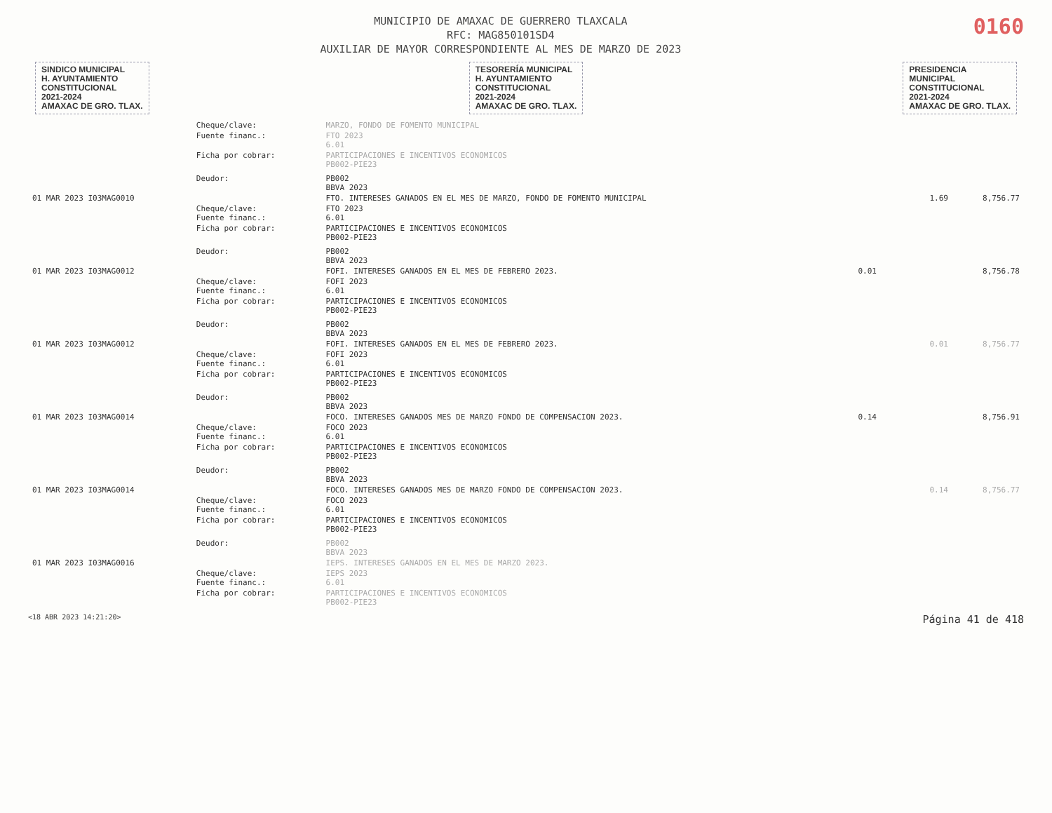MUNICIPIO DE AMAXAC DE GUERRERO TLAXCALA
RFC: MAG850101SD4
AUXILIAR DE MAYOR CORRESPONDIENTE AL MES DE MARZO DE 2023
0160
SINDICO MUNICIPAL
H. AYUNTAMIENTO
CONSTITUCIONAL
2021-2024
AMAXAC DE GRO. TLAX.
TESORERÍA MUNICIPAL
H. AYUNTAMIENTO
CONSTITUCIONAL
2021-2024
AMAXAC DE GRO. TLAX.
PRESIDENCIA
MUNICIPAL
CONSTITUCIONAL
2021-2024
AMAXAC DE GRO. TLAX.
| | Cheque/clave: | MARZO, FONDO DE FOMENTO MUNICIPAL | | | |
| | Fuente financ.: | FTO 2023 6.01 | | | |
| | Ficha por cobrar: | PARTICIPACIONES E INCENTIVOS ECONOMICOS PB002-PIE23 | | | |
| | Deudor: | PB002 BBVA 2023 | | | |
| 01 MAR 2023 I03MAG0010 | | FTO. INTERESES GANADOS EN EL MES DE MARZO, FONDO DE FOMENTO MUNICIPAL | | 1.69 | 8,756.77 |
| | Cheque/clave: Fuente financ.: | FTO 2023 6.01 | | | |
| | Ficha por cobrar: | PARTICIPACIONES E INCENTIVOS ECONOMICOS PB002-PIE23 | | | |
| | Deudor: | PB002 BBVA 2023 | | | |
| 01 MAR 2023 I03MAG0012 | | FOFI. INTERESES GANADOS EN EL MES DE FEBRERO 2023. | 0.01 | | 8,756.78 |
| | Cheque/clave: Fuente financ.: | FOFI 2023 6.01 | | | |
| | Ficha por cobrar: | PARTICIPACIONES E INCENTIVOS ECONOMICOS PB002-PIE23 | | | |
| | Deudor: | PB002 BBVA 2023 | | | |
| 01 MAR 2023 I03MAG0012 | | FOFI. INTERESES GANADOS EN EL MES DE FEBRERO 2023. | | 0.01 | 8,756.77 |
| | Cheque/clave: Fuente financ.: | FOFI 2023 6.01 | | | |
| | Ficha por cobrar: | PARTICIPACIONES E INCENTIVOS ECONOMICOS PB002-PIE23 | | | |
| | Deudor: | PB002 BBVA 2023 | | | |
| 01 MAR 2023 I03MAG0014 | | FOCO. INTERESES GANADOS MES DE MARZO FONDO DE COMPENSACION 2023. | 0.14 | | 8,756.91 |
| | Cheque/clave: Fuente financ.: | FOCO 2023 6.01 | | | |
| | Ficha por cobrar: | PARTICIPACIONES E INCENTIVOS ECONOMICOS PB002-PIE23 | | | |
| | Deudor: | PB002 BBVA 2023 | | | |
| 01 MAR 2023 I03MAG0014 | | FOCO. INTERESES GANADOS MES DE MARZO FONDO DE COMPENSACION 2023. | | 0.14 | 8,756.77 |
| | Cheque/clave: Fuente financ.: | FOCO 2023 6.01 | | | |
| | Ficha por cobrar: | PARTICIPACIONES E INCENTIVOS ECONOMICOS PB002-PIE23 | | | |
| | Deudor: | PB002 BBVA 2023 | | | |
| 01 MAR 2023 I03MAG0016 | | IEPS. INTERESES GANADOS EN EL MES DE MARZO 2023. | | | |
| | Cheque/clave: Fuente financ.: | IEPS 2023 6.01 | | | |
| | Ficha por cobrar: | PARTICIPACIONES E INCENTIVOS ECONOMICOS PB002-PIE23 | | | |
<18 ABR 2023 14:21:20> Página 41 de 418